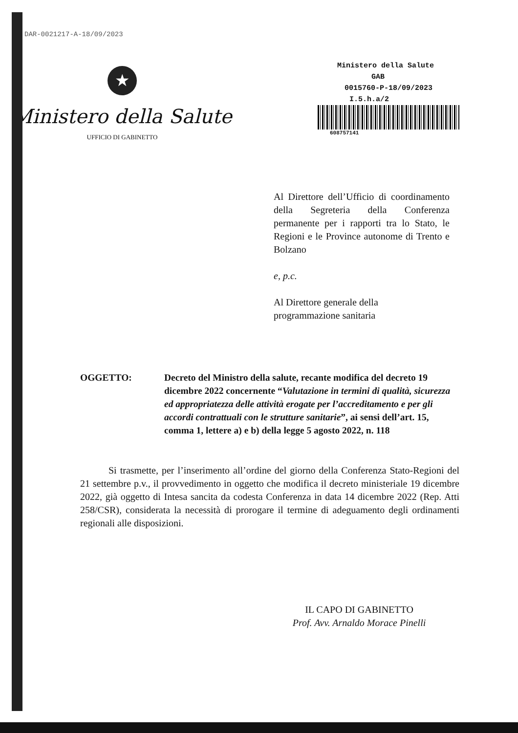DAR-0021217-A-18/09/2023
★
Ministero della Salute
UFFICIO DI GABINETTO
Ministero della Salute
GAB
0015760-P-18/09/2023
I.5.h.a/2
608757141
Al Direttore dell’Ufficio di coordinamento della Segreteria della Conferenza permanente per i rapporti tra lo Stato, le Regioni e le Province autonome di Trento e Bolzano
e, p.c.
Al Direttore generale della
programmazione sanitaria
OGGETTO: Decreto del Ministro della salute, recante modifica del decreto 19 dicembre 2022 concernente “Valutazione in termini di qualità, sicurezza ed appropriatezza delle attività erogate per l’accreditamento e per gli accordi contrattuali con le strutture sanitarie”, ai sensi dell’art. 15, comma 1, lettere a) e b) della legge 5 agosto 2022, n. 118
Si trasmette, per l’inserimento all’ordine del giorno della Conferenza Stato-Regioni del 21 settembre p.v., il provvedimento in oggetto che modifica il decreto ministeriale 19 dicembre 2022, già oggetto di Intesa sancita da codesta Conferenza in data 14 dicembre 2022 (Rep. Atti 258/CSR), considerata la necessità di prorogare il termine di adeguamento degli ordinamenti regionali alle disposizioni.
IL CAPO DI GABINETTO
Prof. Avv. Arnaldo Morace Pinelli